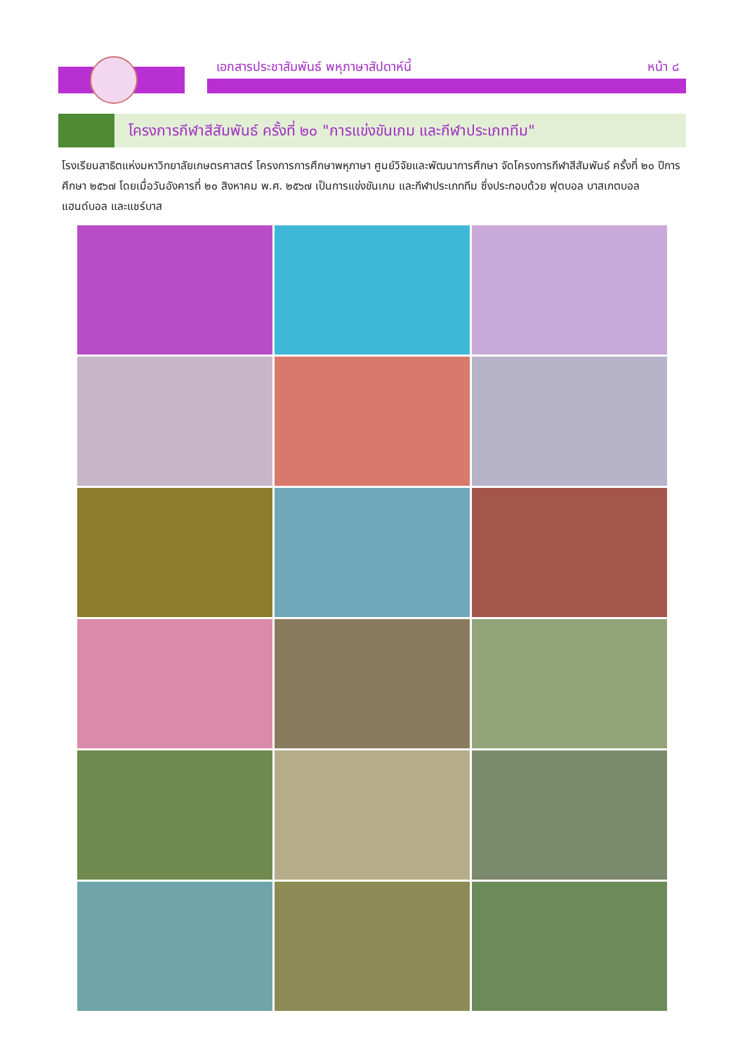เอกสารประชาสัมพันธ์ พหุภาษาสัปดาห์นี้
หน้า ๘
โครงการกีฬาสีสัมพันธ์ ครั้งที่ ๒๐ "การแข่งขันเกม และกีฬาประเภททีม"
โรงเรียนสาธิตแห่งมหาวิทยาลัยเกษตรศาสตร์ โครงการการศึกษาพหุภาษา ศูนย์วิจัยและพัฒนาการศึกษา จัดโครงการกีฬาสีสัมพันธ์ ครั้งที่ ๒๐ ปีการศึกษา ๒๕๖๗ โดยเมื่อวันอังคารที่ ๒๐ สิงหาคม พ.ศ. ๒๕๖๗ เป็นการแข่งขันเกม และกีฬาประเภททีม ซึ่งประกอบด้วย ฟุตบอล บาสเกตบอล แฮนด์บอล และแชร์บาส